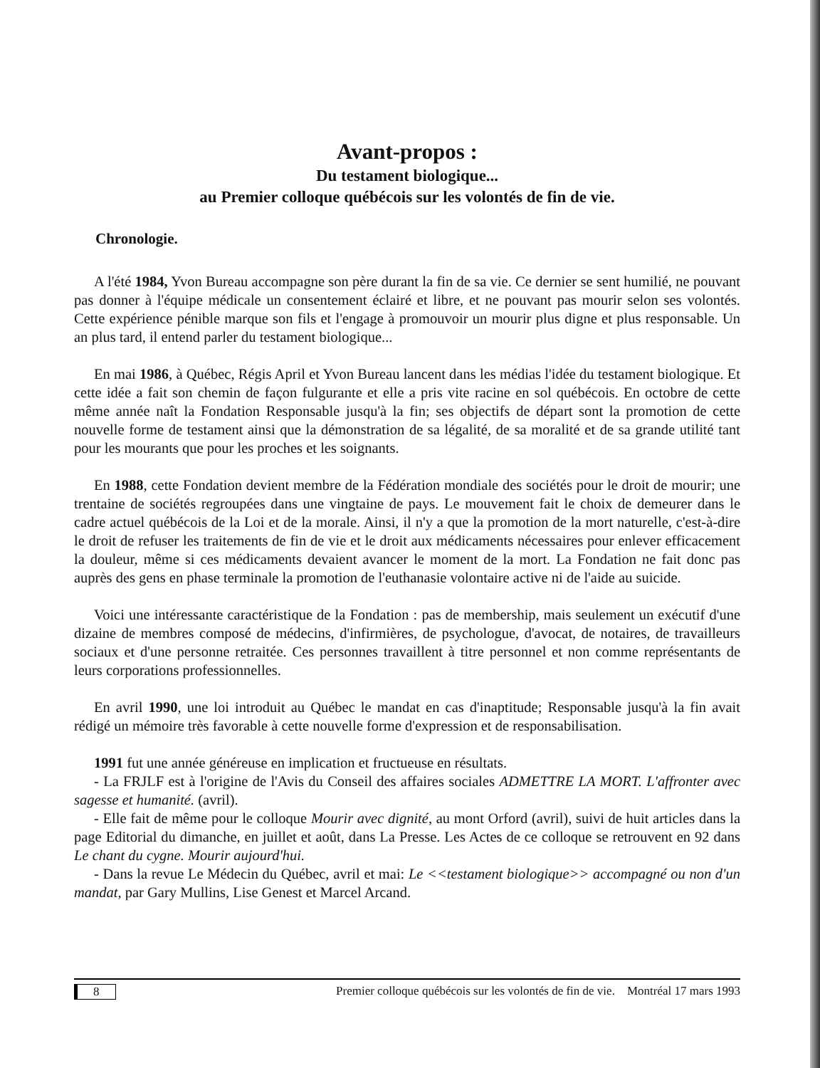Avant-propos :
Du testament biologique...
au Premier colloque québécois sur les volontés de fin de vie.
Chronologie.
A l'été 1984, Yvon Bureau accompagne son père durant la fin de sa vie. Ce dernier se sent humilié, ne pouvant pas donner à l'équipe médicale un consentement éclairé et libre, et ne pouvant pas mourir selon ses volontés. Cette expérience pénible marque son fils et l'engage à promouvoir un mourir plus digne et plus responsable. Un an plus tard, il entend parler du testament biologique...
En mai 1986, à Québec, Régis April et Yvon Bureau lancent dans les médias l'idée du testament biologique. Et cette idée a fait son chemin de façon fulgurante et elle a pris vite racine en sol québécois. En octobre de cette même année naît la Fondation Responsable jusqu'à la fin; ses objectifs de départ sont la promotion de cette nouvelle forme de testament ainsi que la démonstration de sa légalité, de sa moralité et de sa grande utilité tant pour les mourants que pour les proches et les soignants.
En 1988, cette Fondation devient membre de la Fédération mondiale des sociétés pour le droit de mourir; une trentaine de sociétés regroupées dans une vingtaine de pays. Le mouvement fait le choix de demeurer dans le cadre actuel québécois de la Loi et de la morale. Ainsi, il n'y a que la promotion de la mort naturelle, c'est-à-dire le droit de refuser les traitements de fin de vie et le droit aux médicaments nécessaires pour enlever efficacement la douleur, même si ces médicaments devaient avancer le moment de la mort. La Fondation ne fait donc pas auprès des gens en phase terminale la promotion de l'euthanasie volontaire active ni de l'aide au suicide.
Voici une intéressante caractéristique de la Fondation : pas de membership, mais seulement un exécutif d'une dizaine de membres composé de médecins, d'infirmières, de psychologue, d'avocat, de notaires, de travailleurs sociaux et d'une personne retraitée. Ces personnes travaillent à titre personnel et non comme représentants de leurs corporations professionnelles.
En avril 1990, une loi introduit au Québec le mandat en cas d'inaptitude; Responsable jusqu'à la fin avait rédigé un mémoire très favorable à cette nouvelle forme d'expression et de responsabilisation.
1991 fut une année généreuse en implication et fructueuse en résultats.
- La FRJLF est à l'origine de l'Avis du Conseil des affaires sociales ADMETTRE LA MORT. L'affronter avec sagesse et humanité. (avril).
- Elle fait de même pour le colloque Mourir avec dignité, au mont Orford (avril), suivi de huit articles dans la page Editorial du dimanche, en juillet et août, dans La Presse. Les Actes de ce colloque se retrouvent en 92 dans Le chant du cygne. Mourir aujourd'hui.
- Dans la revue Le Médecin du Québec, avril et mai: Le <<testament biologique>> accompagné ou non d'un mandat, par Gary Mullins, Lise Genest et Marcel Arcand.
8 Premier colloque québécois sur les volontés de fin de vie. Montréal 17 mars 1993